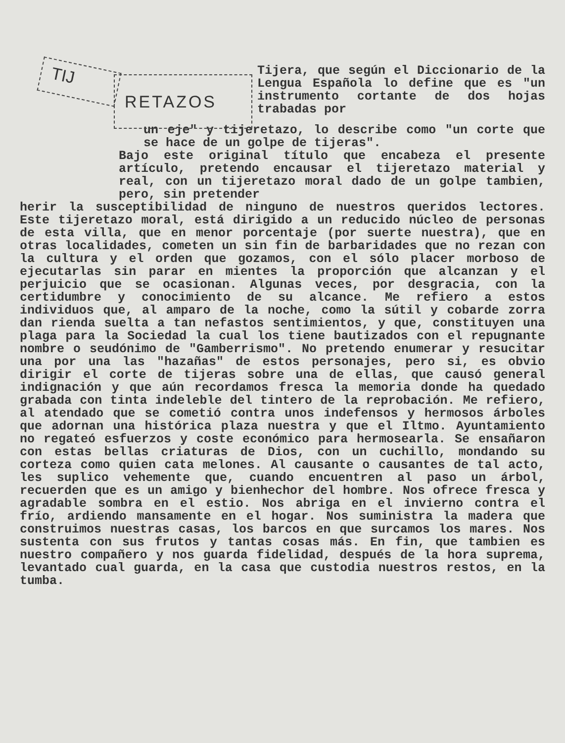TIJ RETAZOS
Tijera, que según el Diccionario de la Lengua Española lo define que es "un instrumento cortante de dos hojas trabadas por
un eje" y tijeretazo, lo describe como "un corte que se hace de un golpe de tijeras".
Bajo este original título que encabeza el presente artículo, pretendo encausar el tijeretazo material y real, con un tijeretazo moral dado de un golpe tambien, pero, sin pretender
herir la susceptibilidad de ninguno de nuestros queridos lectores. Este tijeretazo moral, está dirigido a un reducido núcleo de personas de esta villa, que en menor porcentaje (por suerte nuestra), que en otras localidades, cometen un sin fin de barbaridades que no rezan con la cultura y el orden que gozamos, con el sólo placer morboso de ejecutarlas sin parar en mientes la proporción que alcanzan y el perjuicio que se ocasionan. Algunas veces, por desgracia, con la certidumbre y conocimiento de su alcance. Me refiero a estos individuos que, al amparo de la noche, como la sútil y cobarde zorra dan rienda suelta a tan nefastos sentimientos, y que, constituyen una plaga para la Sociedad la cual los tiene bautizados con el repugnante nombre o seudónimo de "Gamberrismo". No pretendo enumerar y resucitar una por una las "hazañas" de estos personajes, pero si, es obvio dirigir el corte de tijeras sobre una de ellas, que causó general indignación y que aún recordamos fresca la memoria donde ha quedado grabada con tinta indeleble del tintero de la reprobación. Me refiero, al atendado que se cometió contra unos indefensos y hermosos árboles que adornan una histórica plaza nuestra y que el Iltmo. Ayuntamiento no regateó esfuerzos y coste económico para hermosearla. Se ensañaron con estas bellas criaturas de Dios, con un cuchillo, mondando su corteza como quien cata melones. Al causante o causantes de tal acto, les suplico vehemente que, cuando encuentren al paso un árbol, recuerden que es un amigo y bienhechor del hombre. Nos ofrece fresca y agradable sombra en el estio. Nos abriga en el invierno contra el frío, ardiendo mansamente en el hogar. Nos suministra la madera que construimos nuestras casas, los barcos en que surcamos los mares. Nos sustenta con sus frutos y tantas cosas más. En fin, que tambien es nuestro compañero y nos guarda fidelidad, después de la hora suprema, levantado cual guarda, en la casa que custodia nuestros restos, en la tumba.